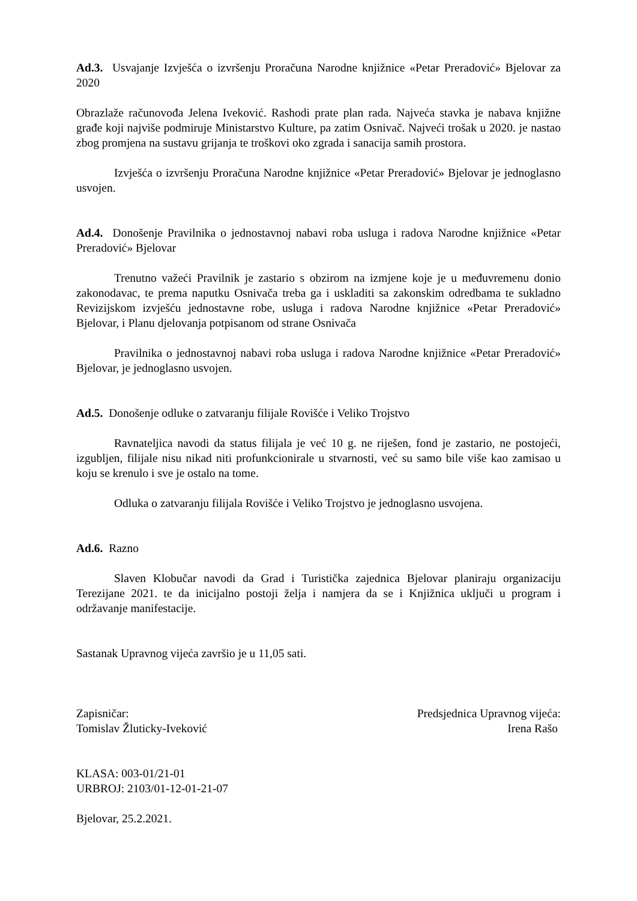Ad.3. Usvajanje Izvješća o izvršenju Proračuna Narodne knjižnice «Petar Preradović» Bjelovar za 2020
Obrazlaže računovođa Jelena Iveković. Rashodi prate plan rada. Najveća stavka je nabava knjižne građe koji najviše podmiruje Ministarstvo Kulture, pa zatim Osnivač. Najveći trošak u 2020. je nastao zbog promjena na sustavu grijanja te troškovi oko zgrada i sanacija samih prostora.
Izvješća o izvršenju Proračuna Narodne knjižnice «Petar Preradović» Bjelovar je jednoglasno usvojen.
Ad.4. Donošenje Pravilnika o jednostavnoj nabavi roba usluga i radova Narodne knjižnice «Petar Preradović» Bjelovar
Trenutno važeći Pravilnik je zastario s obzirom na izmjene koje je u međuvremenu donio zakonodavac, te prema naputku Osnivača treba ga i uskladiti sa zakonskim odredbama te sukladno Revizijskom izvješću jednostavne robe, usluga i radova Narodne knjižnice «Petar Preradović» Bjelovar, i Planu djelovanja potpisanom od strane Osnivača
Pravilnika o jednostavnoj nabavi roba usluga i radova Narodne knjižnice «Petar Preradović» Bjelovar, je jednoglasno usvojen.
Ad.5. Donošenje odluke o zatvaranju filijale Rovišće i Veliko Trojstvo
Ravnateljica navodi da status filijala je već 10 g. ne riješen, fond je zastario, ne postojeći, izgubljen, filijale nisu nikad niti profunkcionirale u stvarnosti, već su samo bile više kao zamisao u koju se krenulo i sve je ostalo na tome.
Odluka o zatvaranju filijala Rovišće i Veliko Trojstvo je jednoglasno usvojena.
Ad.6. Razno
Slaven Klobučar navodi da Grad i Turistička zajednica Bjelovar planiraju organizaciju Terezijane 2021. te da inicijalno postoji želja i namjera da se i Knjižnica uključi u program i održavanje manifestacije.
Sastanak Upravnog vijeća završio je u 11,05 sati.
Zapisničar:
Tomislav Žluticky-Iveković
Predsjednica Upravnog vijeća:
Irena Rašo
KLASA: 003-01/21-01
URBROJ: 2103/01-12-01-21-07
Bjelovar, 25.2.2021.